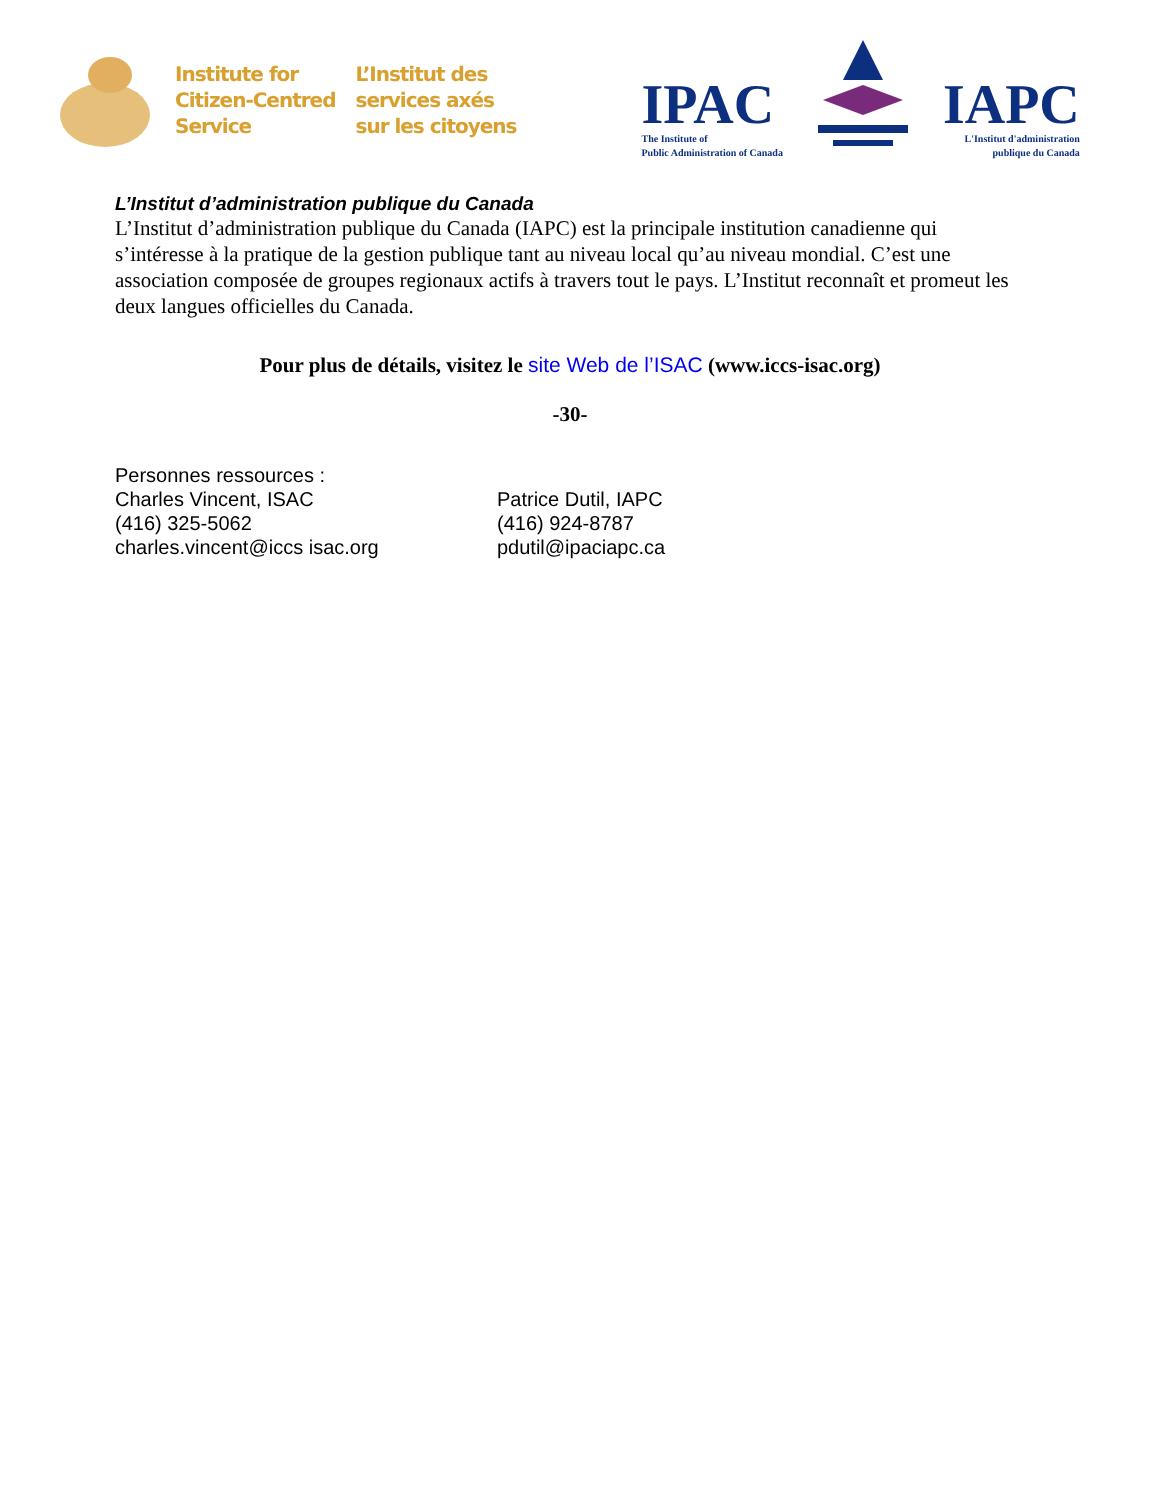Institute for
Citizen-Centred
Service
L’Institut des
services axés
sur les citoyens
IPAC
The Institute of
Public Administration of Canada
IAPC
L'Institut d'administration
publique du Canada
L’Institut d’administration publique du Canada
L’Institut d’administration publique du Canada (IAPC) est la principale institution canadienne qui s’intéresse à la pratique de la gestion publique tant au niveau local qu’au niveau mondial. C’est une association composée de groupes regionaux actifs à travers tout le pays. L’Institut reconnaît et promeut les deux langues officielles du Canada.
Pour plus de détails, visitez le site Web de l’ISAC (www.iccs-isac.org)
-30-
Personnes ressources :
Charles Vincent, ISAC
(416) 325-5062
charles.vincent@iccs isac.org
Patrice Dutil, IAPC
(416) 924-8787
pdutil@ipaciapc.ca